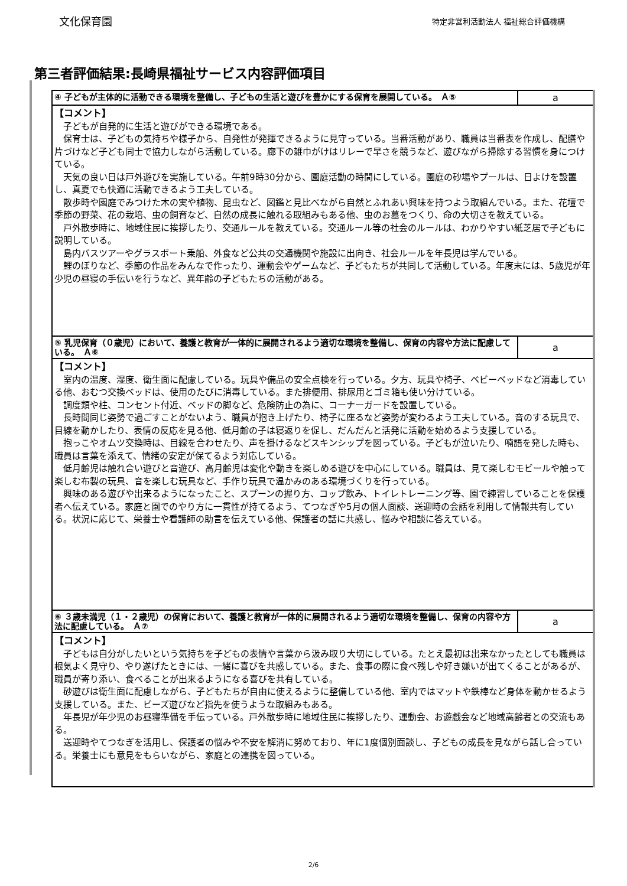文化保育園 特定非営利活動法人 福祉総合評価機構
第三者評価結果:長崎県福祉サービス内容評価項目
| ④ 子どもが主体的に活動できる環境を整備し、子どもの生活と遊びを豊かにする保育を展開している。 Ａ⑤ | a |
| 【コメント】 子どもが自発的に生活と遊びができる環境である。 保育士は、子どもの気持ちや様子から、自発性が発揮できるように見守っている。当番活動があり、職員は当番表を作成し、配膳や片づけなど子ども同士で協力しながら活動している。廊下の雑巾がけはリレーで早さを競うなど、遊びながら掃除する習慣を身につけている。 天気の良い日は戸外遊びを実施している。午前9時30分から、園庭活動の時間にしている。園庭の砂場やプールは、日よけを設置し、真夏でも快適に活動できるよう工夫している。 散歩時や園庭でみつけた木の実や植物、昆虫など、図鑑と見比べながら自然とふれあい興味を持つよう取組んでいる。また、花壇で季節の野菜、花の栽培、虫の飼育など、自然の成長に触れる取組みもある他、虫のお墓をつくり、命の大切さを教えている。 戸外散歩時に、地域住民に挨拶したり、交通ルールを教えている。交通ルール等の社会のルールは、わかりやすい紙芝居で子どもに説明している。 島内バスツアーやグラスボート乗船、外食など公共の交通機関や施設に出向き、社会ルールを年長児は学んでいる。 鯉のぼりなど、季節の作品をみんなで作ったり、運動会やゲームなど、子どもたちが共同して活動している。年度末には、5歳児が年少児の昼寝の手伝いを行うなど、異年齢の子どもたちの活動がある。 | |
| ⑤ 乳児保育（０歳児）において、養護と教育が一体的に展開されるよう適切な環境を整備し、保育の内容や方法に配慮している。 Ａ⑥ | a |
| 【コメント】 室内の温度、湿度、衛生面に配慮している。玩具や備品の安全点検を行っている。夕方、玩具や椅子、ベビーベッドなど消毒している他、おむつ交換ベッドは、使用のたびに消毒している。また排便用、排尿用とゴミ箱も使い分けている。 調度類や柱、コンセント付近、ベッドの脚など、危険防止の為に、コーナーガードを設置している。 長時間同じ姿勢で過ごすことがないよう、職員が抱き上げたり、椅子に座るなど姿勢が変わるよう工夫している。音のする玩具で、目線を動かしたり、表情の反応を見る他、低月齢の子は寝返りを促し、だんだんと活発に活動を始めるよう支援している。 抱っこやオムツ交換時は、目線を合わせたり、声を掛けるなどスキンシップを図っている。子どもが泣いたり、喃語を発した時も、職員は言葉を添えて、情緒の安定が保てるよう対応している。 低月齢児は触れ合い遊びと音遊び、高月齢児は変化や動きを楽しめる遊びを中心にしている。職員は、見て楽しむモビールや触って楽しむ布製の玩具、音を楽しむ玩具など、手作り玩具で温かみのある環境づくりを行っている。 興味のある遊びや出来るようになったこと、スプーンの握り方、コップ飲み、トイレトレーニング等、園で練習していることを保護者へ伝えている。家庭と園でのやり方に一貫性が持てるよう、てつなぎや5月の個人面談、送迎時の会話を利用して情報共有している。状況に応じて、栄養士や看護師の助言を伝えている他、保護者の話に共感し、悩みや相談に答えている。 | |
| ⑥ ３歳未満児（１・２歳児）の保育において、養護と教育が一体的に展開されるよう適切な環境を整備し、保育の内容や方法に配慮している。 Ａ⑦ | a |
| 【コメント】 子どもは自分がしたいという気持ちを子どもの表情や言葉から汲み取り大切にしている。たとえ最初は出来なかったとしても職員は根気よく見守り、やり遂げたときには、一緒に喜びを共感している。また、食事の際に食べ残しや好き嫌いが出てくることがあるが、職員が寄り添い、食べることが出来るようになる喜びを共有している。 砂遊びは衛生面に配慮しながら、子どもたちが自由に使えるように整備している他、室内ではマットや鉄棒など身体を動かせるよう支援している。また、ビーズ遊びなど指先を使うような取組みもある。 年長児が年少児のお昼寝準備を手伝っている。戸外散歩時に地域住民に挨拶したり、運動会、お遊戯会など地域高齢者との交流もある。 送迎時やてつなぎを活用し、保護者の悩みや不安を解消に努めており、年に1度個別面談し、子どもの成長を見ながら話し合っている。栄養士にも意見をもらいながら、家庭との連携を図っている。 | |
2/6